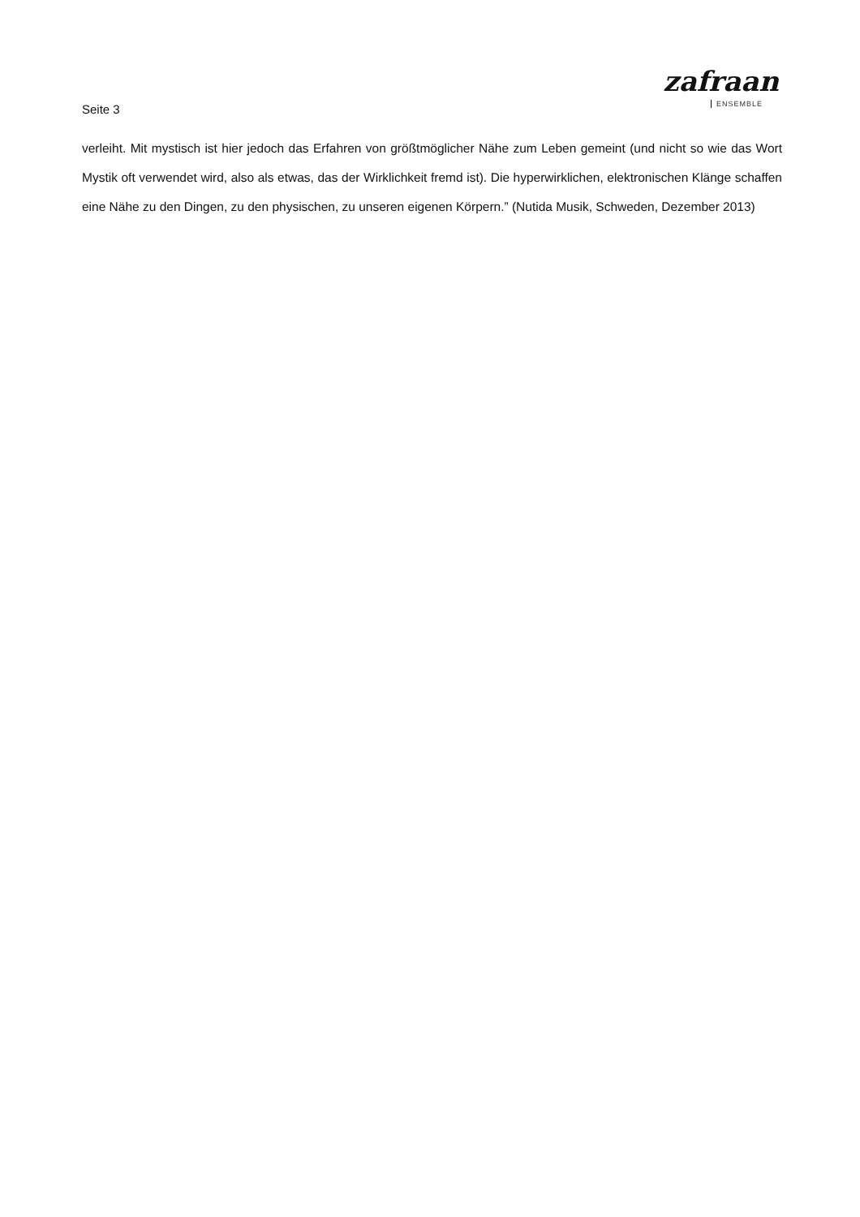Seite 3
zafraan
ENSEMBLE
verleiht. Mit mystisch ist hier jedoch das Erfahren von größtmöglicher Nähe zum Leben gemeint (und nicht so wie das Wort Mystik oft verwendet wird, also als etwas, das der Wirklichkeit fremd ist). Die hyperwirklichen, elektronischen Klänge schaffen eine Nähe zu den Dingen, zu den physischen, zu unseren eigenen Körpern.” (Nutida Musik, Schweden, Dezember 2013)